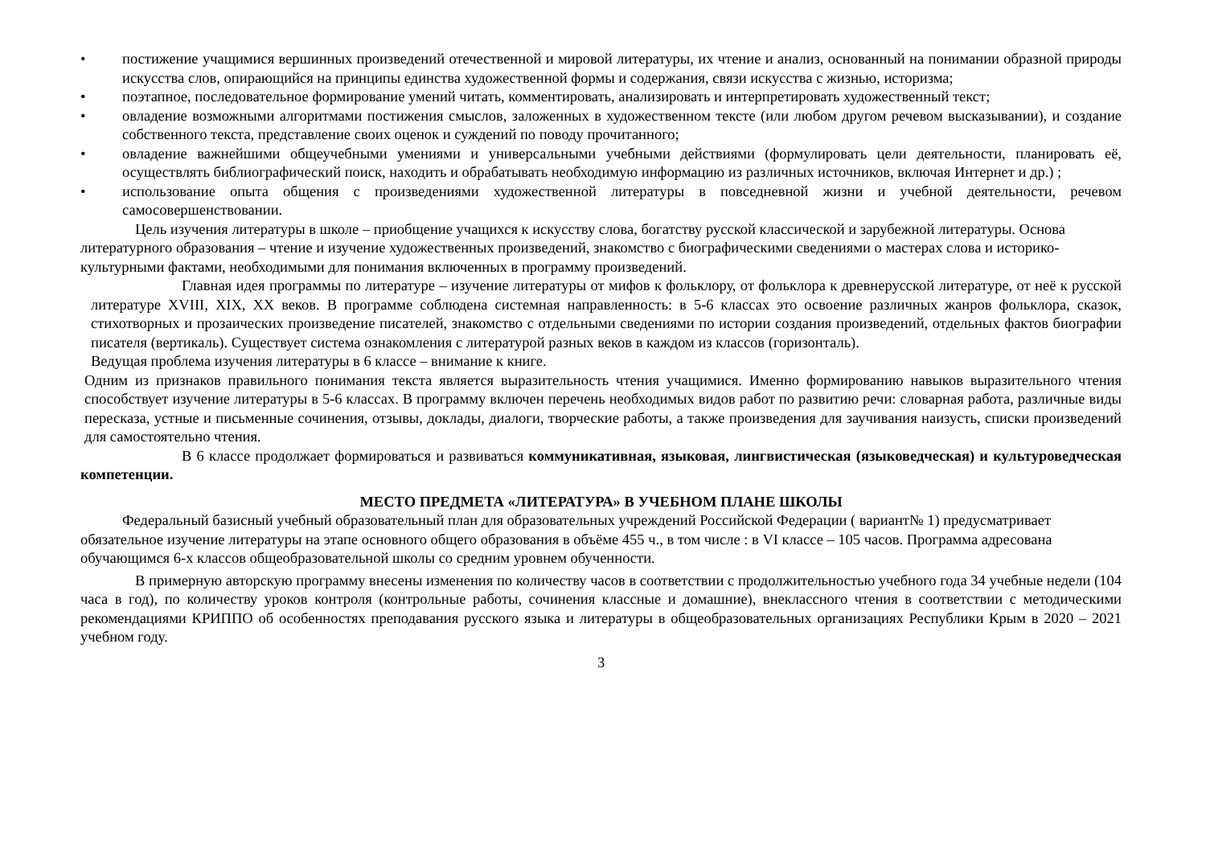• постижение учащимися вершинных произведений отечественной и мировой литературы, их чтение и анализ, основанный на понимании образной природы искусства слов, опирающийся на принципы единства художественной формы и содержания, связи искусства с жизнью, историзма;
• поэтапное, последовательное формирование умений читать, комментировать, анализировать и интерпретировать художественный текст;
• овладение возможными алгоритмами постижения смыслов, заложенных в художественном тексте (или любом другом речевом высказывании), и создание собственного текста, представление своих оценок и суждений по поводу прочитанного;
• овладение важнейшими общеучебными умениями и универсальными учебными действиями (формулировать цели деятельности, планировать её, осуществлять библиографический поиск, находить и обрабатывать необходимую информацию из различных источников, включая Интернет и др.) ;
• использование опыта общения с произведениями художественной литературы в повседневной жизни и учебной деятельности, речевом самосовершенствовании.
Цель изучения литературы в школе – приобщение учащихся к искусству слова, богатству русской классической и зарубежной литературы. Основа литературного образования – чтение и изучение художественных произведений, знакомство с биографическими сведениями о мастерах слова и историко-культурными фактами, необходимыми для понимания включенных в программу произведений.
Главная идея программы по литературе – изучение литературы от мифов к фольклору, от фольклора к древнерусской литературе, от неё к русской литературе XVIII, XIX, XX веков. В программе соблюдена системная направленность: в 5-6 классах это освоение различных жанров фольклора, сказок, стихотворных и прозаических произведение писателей, знакомство с отдельными сведениями по истории создания произведений, отдельных фактов биографии писателя (вертикаль). Существует система ознакомления с литературой разных веков в каждом из классов (горизонталь).
Ведущая проблема изучения литературы в 6 классе – внимание к книге.
Одним из признаков правильного понимания текста является выразительность чтения учащимися. Именно формированию навыков выразительного чтения способствует изучение литературы в 5-6 классах. В программу включен перечень необходимых видов работ по развитию речи: словарная работа, различные виды пересказа, устные и письменные сочинения, отзывы, доклады, диалоги, творческие работы, а также произведения для заучивания наизусть, списки произведений для самостоятельно чтения.
В 6 классе продолжает формироваться и развиваться коммуникативная, языковая, лингвистическая (языковедческая) и культуроведческая компетенции.
МЕСТО ПРЕДМЕТА «ЛИТЕРАТУРА» В УЧЕБНОМ ПЛАНЕ ШКОЛЫ
Федеральный базисный учебный образовательный план для образовательных учреждений Российской Федерации ( вариант№ 1) предусматривает обязательное изучение литературы на этапе основного общего образования в объёме 455 ч., в том числе : в VI классе – 105 часов. Программа адресована обучающимся 6-х классов общеобразовательной школы со средним уровнем обученности.
В примерную авторскую программу внесены изменения по количеству часов в соответствии с продолжительностью учебного года 34 учебные недели (104 часа в год), по количеству уроков контроля (контрольные работы, сочинения классные и домашние), внеклассного чтения в соответствии с методическими рекомендациями КРИППО об особенностях преподавания русского языка и литературы в общеобразовательных организациях Республики Крым в 2020 – 2021 учебном году.
3